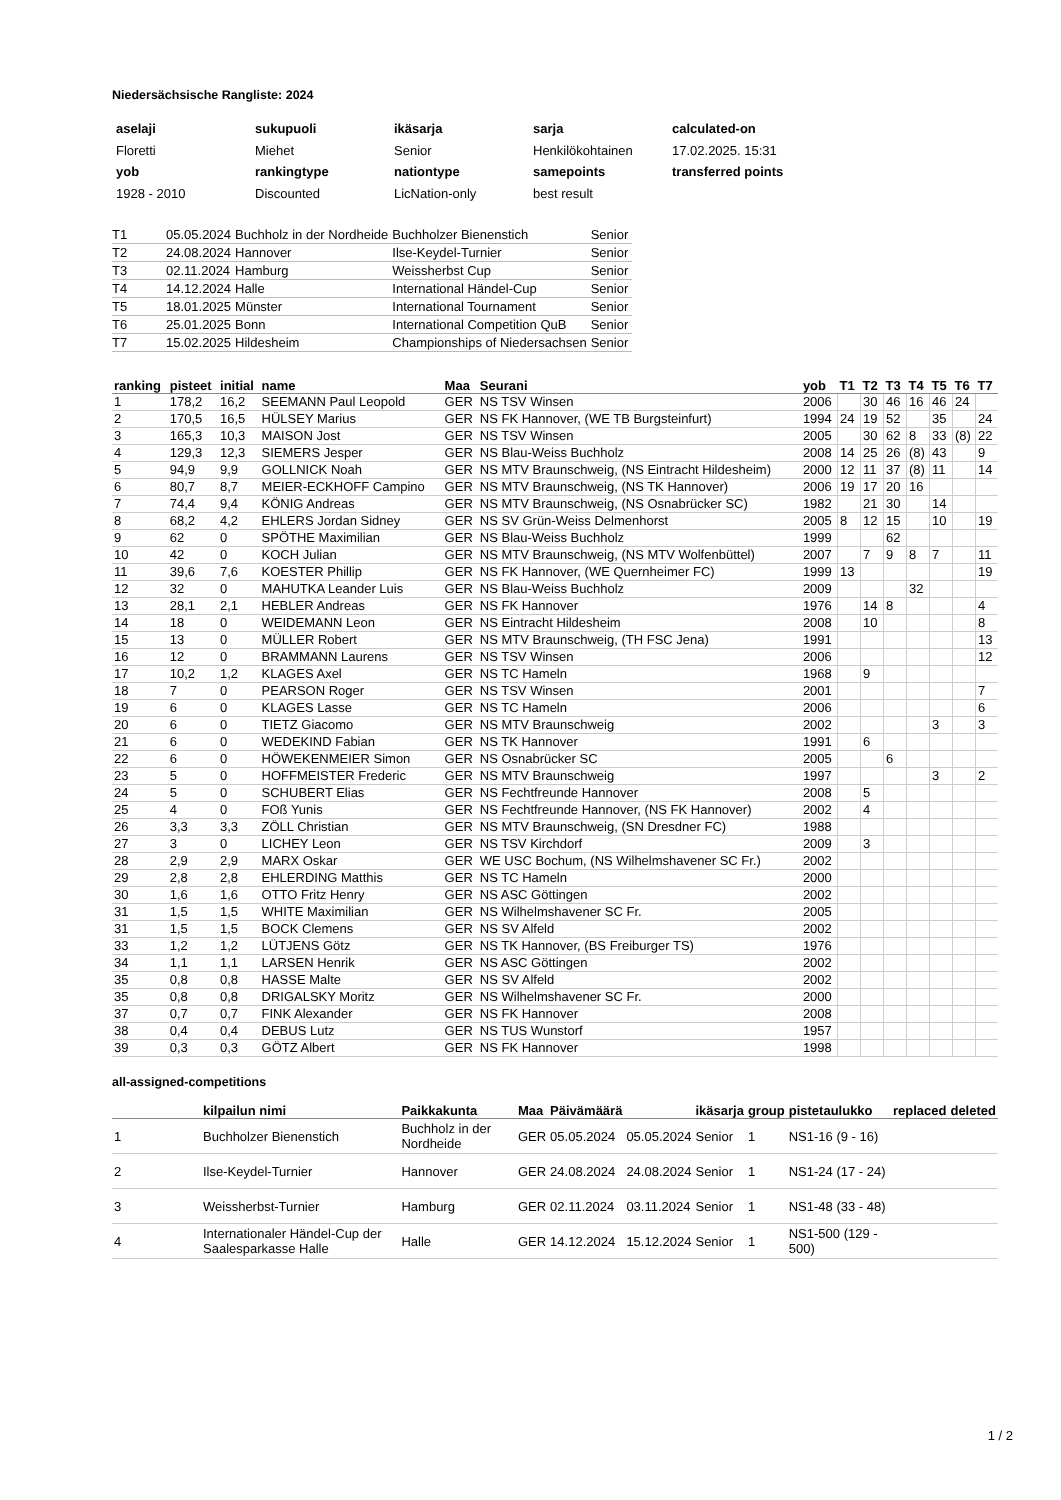Niedersächsische Rangliste: 2024
| aselaji | sukupuoli | ikäsarja | sarja | calculated-on |
| --- | --- | --- | --- | --- |
| Floretti | Miehet | Senior | Henkilökohtainen | 17.02.2025. 15:31 |
| yob | rankingtype | nationtype | samepoints | transferred points |
| 1928 - 2010 | Discounted | LicNation-only | best result | |
| T1 | 05.05.2024 | Buchholz in der Nordheide | Buchholzer Bienenstich | Senior |
| T2 | 24.08.2024 | Hannover | Ilse-Keydel-Turnier | Senior |
| T3 | 02.11.2024 | Hamburg | Weissherbst Cup | Senior |
| T4 | 14.12.2024 | Halle | International Händel-Cup | Senior |
| T5 | 18.01.2025 | Münster | International Tournament | Senior |
| T6 | 25.01.2025 | Bonn | International Competition QuB | Senior |
| T7 | 15.02.2025 | Hildesheim | Championships of Niedersachsen | Senior |
| ranking | pisteet | initial | name | Maa | Seurani | yob | T1 | T2 | T3 | T4 | T5 | T6 | T7 |
| --- | --- | --- | --- | --- | --- | --- | --- | --- | --- | --- | --- | --- | --- |
| 1 | 178,2 | 16,2 | SEEMANN Paul Leopold | GER | NS TSV Winsen | 2006 | | 30 | 46 | 16 | 46 | 24 | |
| 2 | 170,5 | 16,5 | HÜLSEY Marius | GER | NS FK Hannover, (WE TB Burgsteinfurt) | 1994 | 24 | 19 | 52 | | 35 | | 24 |
| 3 | 165,3 | 10,3 | MAISON Jost | GER | NS TSV Winsen | 2005 | | 30 | 62 | 8 | 33 | (8) | 22 |
| 4 | 129,3 | 12,3 | SIEMERS Jesper | GER | NS Blau-Weiss Buchholz | 2008 | 14 | 25 | 26 | (8) | 43 | | 9 |
| 5 | 94,9 | 9,9 | GOLLNICK Noah | GER | NS MTV Braunschweig, (NS Eintracht Hildesheim) | 2000 | 12 | 11 | 37 | (8) | 11 | | 14 |
| 6 | 80,7 | 8,7 | MEIER-ECKHOFF Campino | GER | NS MTV Braunschweig, (NS TK Hannover) | 2006 | 19 | 17 | 20 | 16 | | | |
| 7 | 74,4 | 9,4 | KÖNIG Andreas | GER | NS MTV Braunschweig, (NS Osnabrücker SC) | 1982 | | 21 | 30 | | 14 | | |
| 8 | 68,2 | 4,2 | EHLERS Jordan Sidney | GER | NS SV Grün-Weiss Delmenhorst | 2005 | 8 | 12 | 15 | | 10 | | 19 |
| 9 | 62 | 0 | SPÖTHE Maximilian | GER | NS Blau-Weiss Buchholz | 1999 | | | 62 | | | | |
| 10 | 42 | 0 | KOCH Julian | GER | NS MTV Braunschweig, (NS MTV Wolfenbüttel) | 2007 | | 7 | 9 | 8 | 7 | | 11 |
| 11 | 39,6 | 7,6 | KOESTER Phillip | GER | NS FK Hannover, (WE Quernheimer FC) | 1999 | 13 | | | | | | 19 |
| 12 | 32 | 0 | MAHUTKA Leander Luis | GER | NS Blau-Weiss Buchholz | 2009 | | | | 32 | | | |
| 13 | 28,1 | 2,1 | HEBLER Andreas | GER | NS FK Hannover | 1976 | | 14 | 8 | | | | 4 |
| 14 | 18 | 0 | WEIDEMANN Leon | GER | NS Eintracht Hildesheim | 2008 | | 10 | | | | | 8 |
| 15 | 13 | 0 | MÜLLER Robert | GER | NS MTV Braunschweig, (TH FSC Jena) | 1991 | | | | | | | 13 |
| 16 | 12 | 0 | BRAMMANN Laurens | GER | NS TSV Winsen | 2006 | | | | | | | 12 |
| 17 | 10,2 | 1,2 | KLAGES Axel | GER | NS TC Hameln | 1968 | | 9 | | | | | |
| 18 | 7 | 0 | PEARSON Roger | GER | NS TSV Winsen | 2001 | | | | | | | 7 |
| 19 | 6 | 0 | KLAGES Lasse | GER | NS TC Hameln | 2006 | | | | | | | 6 |
| 20 | 6 | 0 | TIETZ Giacomo | GER | NS MTV Braunschweig | 2002 | | | | | 3 | | 3 |
| 21 | 6 | 0 | WEDEKIND Fabian | GER | NS TK Hannover | 1991 | | 6 | | | | | |
| 22 | 6 | 0 | HÖWEKENMEIER Simon | GER | NS Osnabrücker SC | 2005 | | | 6 | | | | |
| 23 | 5 | 0 | HOFFMEISTER Frederic | GER | NS MTV Braunschweig | 1997 | | | | | 3 | | 2 |
| 24 | 5 | 0 | SCHUBERT Elias | GER | NS Fechtfreunde Hannover | 2008 | | 5 | | | | | |
| 25 | 4 | 0 | FOß Yunis | GER | NS Fechtfreunde Hannover, (NS FK Hannover) | 2002 | | 4 | | | | | |
| 26 | 3,3 | 3,3 | ZÖLL Christian | GER | NS MTV Braunschweig, (SN Dresdner FC) | 1988 | | | | | | | |
| 27 | 3 | 0 | LICHEY Leon | GER | NS TSV Kirchdorf | 2009 | | 3 | | | | | |
| 28 | 2,9 | 2,9 | MARX Oskar | GER | WE USC Bochum, (NS Wilhelmshavener SC Fr.) | 2002 | | | | | | | |
| 29 | 2,8 | 2,8 | EHLERDING Matthis | GER | NS TC Hameln | 2000 | | | | | | | |
| 30 | 1,6 | 1,6 | OTTO Fritz Henry | GER | NS ASC Göttingen | 2002 | | | | | | | |
| 31 | 1,5 | 1,5 | WHITE Maximilian | GER | NS Wilhelmshavener SC Fr. | 2005 | | | | | | | |
| 31 | 1,5 | 1,5 | BOCK Clemens | GER | NS SV Alfeld | 2002 | | | | | | | |
| 33 | 1,2 | 1,2 | LÜTJENS Götz | GER | NS TK Hannover, (BS Freiburger TS) | 1976 | | | | | | | |
| 34 | 1,1 | 1,1 | LARSEN Henrik | GER | NS ASC Göttingen | 2002 | | | | | | | |
| 35 | 0,8 | 0,8 | HASSE Malte | GER | NS SV Alfeld | 2002 | | | | | | | |
| 35 | 0,8 | 0,8 | DRIGALSKY Moritz | GER | NS Wilhelmshavener SC Fr. | 2000 | | | | | | | |
| 37 | 0,7 | 0,7 | FINK Alexander | GER | NS FK Hannover | 2008 | | | | | | | |
| 38 | 0,4 | 0,4 | DEBUS Lutz | GER | NS TUS Wunstorf | 1957 | | | | | | | |
| 39 | 0,3 | 0,3 | GÖTZ Albert | GER | NS FK Hannover | 1998 | | | | | | | |
all-assigned-competitions
| | kilpailun nimi | Paikkakunta | Maa | Päivämäärä | | ikäsarja | group | pistetaulukko | replaced | deleted |
| --- | --- | --- | --- | --- | --- | --- | --- | --- | --- | --- |
| 1 | Buchholzer Bienenstich | Buchholz in der Nordheide | GER | 05.05.2024 | 05.05.2024 | Senior | 1 | NS1-16 (9 - 16) | | |
| 2 | Ilse-Keydel-Turnier | Hannover | GER | 24.08.2024 | 24.08.2024 | Senior | 1 | NS1-24 (17 - 24) | | |
| 3 | Weissherbst-Turnier | Hamburg | GER | 02.11.2024 | 03.11.2024 | Senior | 1 | NS1-48 (33 - 48) | | |
| 4 | Internationaler Händel-Cup der Saalesparkasse Halle | Halle | GER | 14.12.2024 | 15.12.2024 | Senior | 1 | NS1-500 (129 - 500) | | |
1 / 2